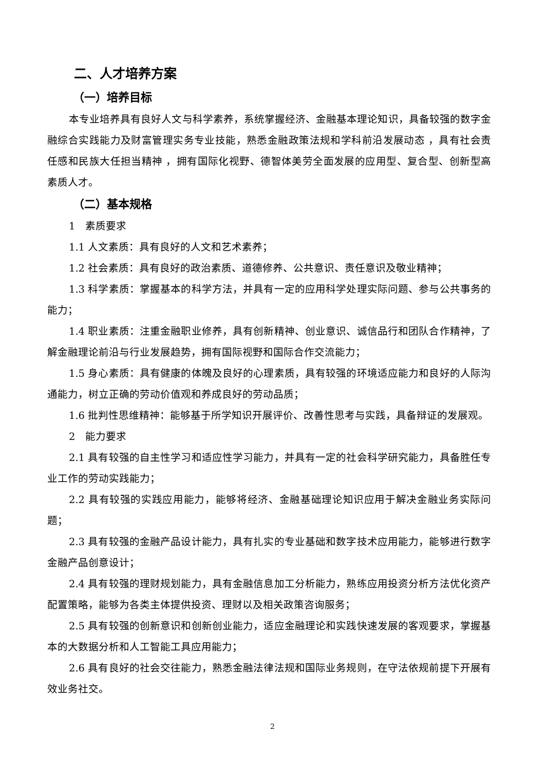二、人才培养方案
（一）培养目标
本专业培养具有良好人文与科学素养，系统掌握经济、金融基本理论知识，具备较强的数字金融综合实践能力及财富管理实务专业技能，熟悉金融政策法规和学科前沿发展动态 ，具有社会责任感和民族大任担当精神 ，拥有国际化视野、德智体美劳全面发展的应用型、复合型、创新型高素质人才。
（二）基本规格
1　素质要求
1.1 人文素质：具有良好的人文和艺术素养；
1.2 社会素质：具有良好的政治素质、道德修养、公共意识、责任意识及敬业精神；
1.3 科学素质：掌握基本的科学方法，并具有一定的应用科学处理实际问题、参与公共事务的能力；
1.4 职业素质：注重金融职业修养，具有创新精神、创业意识、诚信品行和团队合作精神，了解金融理论前沿与行业发展趋势，拥有国际视野和国际合作交流能力；
1.5 身心素质：具有健康的体魄及良好的心理素质，具有较强的环境适应能力和良好的人际沟通能力，树立正确的劳动价值观和养成良好的劳动品质；
1.6 批判性思维精神：能够基于所学知识开展评价、改善性思考与实践，具备辩证的发展观。
2　能力要求
2.1 具有较强的自主性学习和适应性学习能力，并具有一定的社会科学研究能力，具备胜任专业工作的劳动实践能力；
2.2 具有较强的实践应用能力，能够将经济、金融基础理论知识应用于解决金融业务实际问题；
2.3 具有较强的金融产品设计能力，具有扎实的专业基础和数字技术应用能力，能够进行数字金融产品创意设计；
2.4 具有较强的理财规划能力，具有金融信息加工分析能力，熟练应用投资分析方法优化资产配置策略，能够为各类主体提供投资、理财以及相关政策咨询服务；
2.5 具有较强的创新意识和创新创业能力，适应金融理论和实践快速发展的客观要求，掌握基本的大数据分析和人工智能工具应用能力；
2.6 具有良好的社会交往能力，熟悉金融法律法规和国际业务规则，在守法依规前提下开展有效业务社交。
2